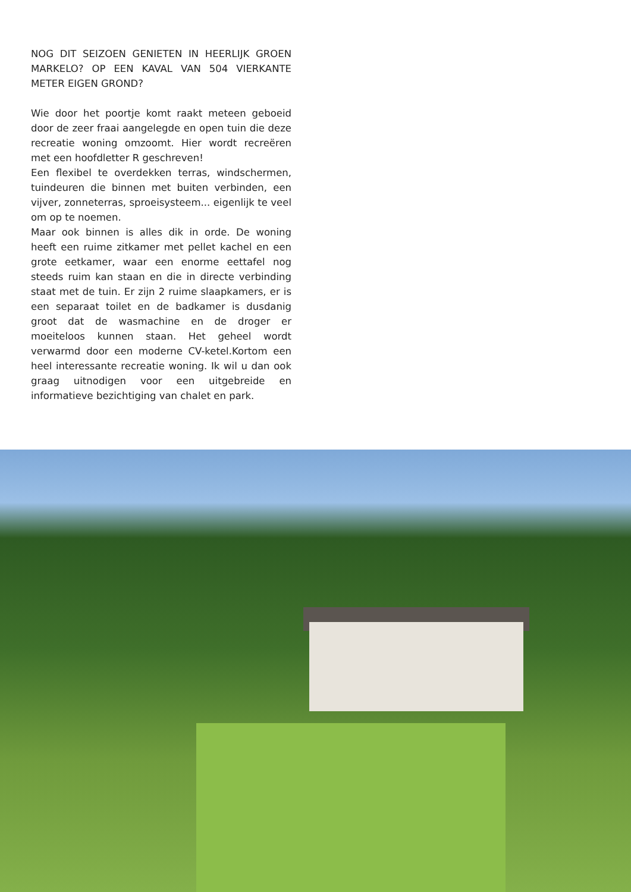NOG DIT SEIZOEN GENIETEN IN HEERLIJK GROEN MARKELO? OP EEN KAVAL VAN 504 VIERKANTE METER EIGEN GROND?
Wie door het poortje komt raakt meteen geboeid door de zeer fraai aangelegde en open tuin die deze recreatie woning omzoomt. Hier wordt recreëren met een hoofdletter R geschreven!
Een flexibel te overdekken terras, windschermen, tuindeuren die binnen met buiten verbinden, een vijver, zonneterras, sproeisysteem... eigenlijk te veel om op te noemen.
Maar ook binnen is alles dik in orde. De woning heeft een ruime zitkamer met pellet kachel en een grote eetkamer, waar een enorme eettafel nog steeds ruim kan staan en die in directe verbinding staat met de tuin. Er zijn 2 ruime slaapkamers, er is een separaat toilet en de badkamer is dusdanig groot dat de wasmachine en de droger er moeiteloos kunnen staan. Het geheel wordt verwarmd door een moderne CV-ketel.Kortom een heel interessante recreatie woning. Ik wil u dan ook graag uitnodigen voor een uitgebreide en informatieve bezichtiging van chalet en park.